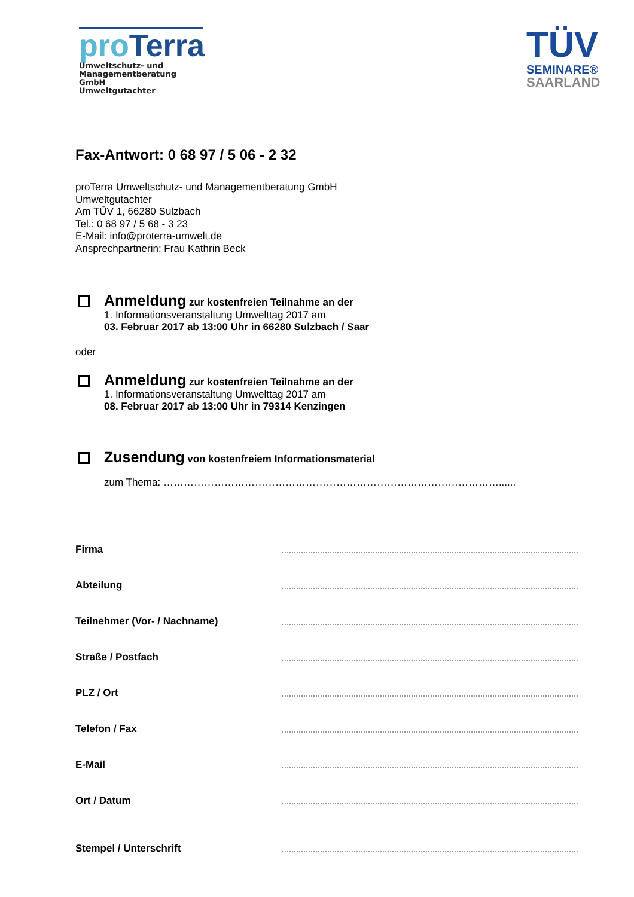pro Terra
Umweltschutz- und
Managementberatung GmbH
Umweltgutachter
TÜV
SEMINARE®
SAARLAND
Fax-Antwort: 0 68 97 / 5 06 - 2 32
proTerra Umweltschutz- und Managementberatung GmbH
Umweltgutachter
Am TÜV 1, 66280 Sulzbach
Tel.: 0 68 97 / 5 68 - 3 23
E-Mail: info@proterra-umwelt.de
Ansprechpartnerin: Frau Kathrin Beck
Anmeldung zur kostenfreien Teilnahme an der
1. Informationsveranstaltung Umwelttag 2017 am
03. Februar 2017 ab 13:00 Uhr in 66280 Sulzbach / Saar
oder
Anmeldung zur kostenfreien Teilnahme an der
1. Informationsveranstaltung Umwelttag 2017 am
08. Februar 2017 ab 13:00 Uhr in 79314 Kenzingen
Zusendung von kostenfreiem Informationsmaterial
zum Thema: ………………………………………………………………………………………......
Firma
Abteilung
Teilnehmer (Vor- / Nachname)
Straße / Postfach
PLZ / Ort
Telefon / Fax
E-Mail
Ort / Datum
Stempel / Unterschrift